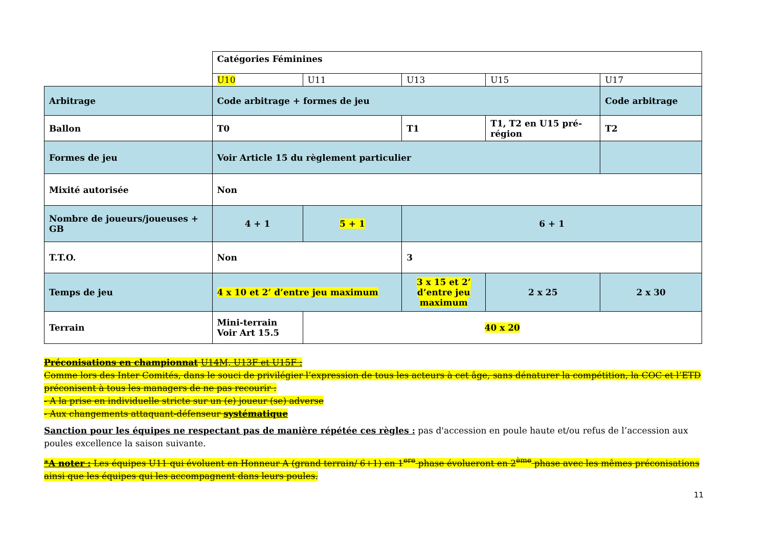| | Catégories Féminines | | | | |
| | U10 | U11 | U13 | U15 | U17 |
| Arbitrage | Code arbitrage + formes de jeu | | | | Code arbitrage |
| Ballon | T0 | | T1 | T1, T2 en U15 pré-région | T2 |
| Formes de jeu | Voir Article 15 du règlement particulier | | | | |
| Mixité autorisée | Non | | | | |
| Nombre de joueurs/joueuses + GB | 4 + 1 | 5 + 1 | 6 + 1 | | |
| T.T.O. | Non | | 3 | | |
| Temps de jeu | 4 x 10 et 2’ d’entre jeu maximum | | 3 x 15 et 2’ d’entre jeu maximum | 2 x 25 | 2 x 30 |
| Terrain | Mini-terrain Voir Art 15.5 | 40 x 20 | | | |
Préconisations en championnat U14M, U13F et U15F :
Comme lors des Inter Comités, dans le souci de privilégier l’expression de tous les acteurs à cet âge, sans dénaturer la compétition, la COC et l’ETD préconisent à tous les managers de ne pas recourir :
- A la prise en individuelle stricte sur un (e) joueur (se) adverse
- Aux changements attaquant-défenseur systématique
Sanction pour les équipes ne respectant pas de manière répétée ces règles : pas d'accession en poule haute et/ou refus de l’accession aux poules excellence la saison suivante.
*A noter : Les équipes U11 qui évoluent en Honneur A (grand terrain/ 6+1) en 1<sup>ere</sup> phase évolueront en 2<sup>ème</sup> phase avec les mêmes préconisations ainsi que les équipes qui les accompagnent dans leurs poules.
11